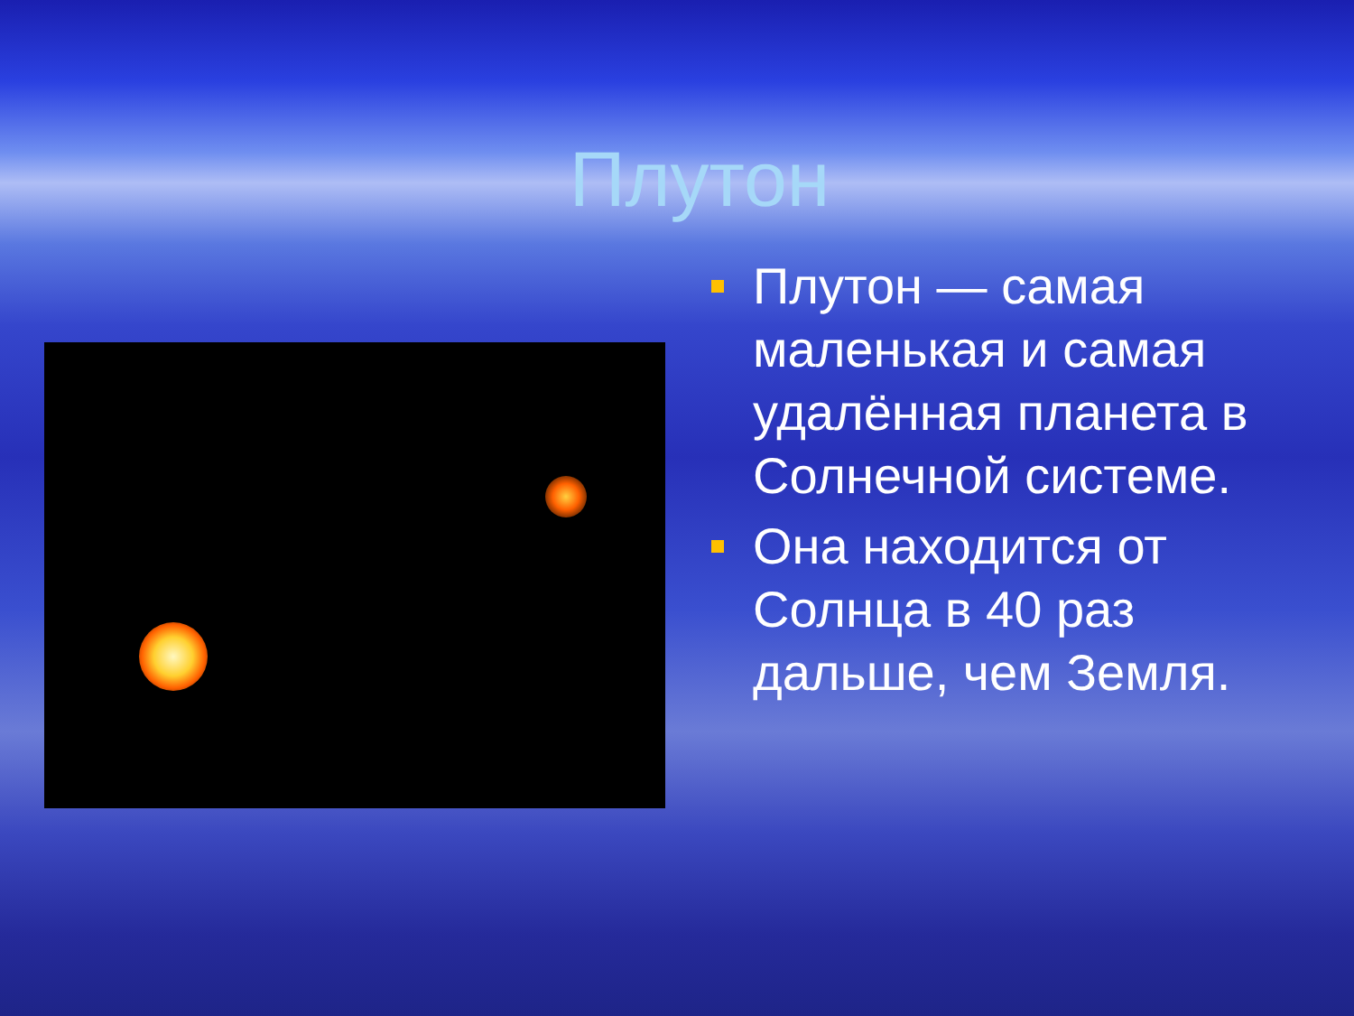Плутон
Плутон — самая маленькая и самая удалённая планета в Солнечной системе.
Она находится от Солнца в 40 раз дальше, чем Земля.